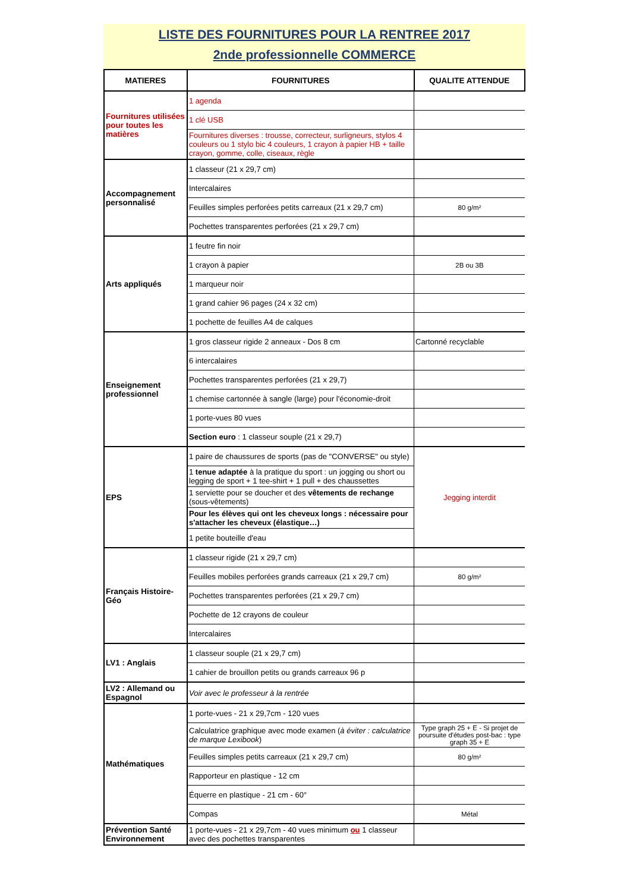LISTE DES FOURNITURES POUR LA RENTREE 2017
2nde professionnelle COMMERCE
| MATIERES | FOURNITURES | QUALITE ATTENDUE |
| --- | --- | --- |
| Fournitures utilisées pour toutes les matières | 1 agenda | |
| | 1 clé USB | |
| | Fournitures diverses : trousse, correcteur, surligneurs, stylos 4 couleurs ou 1 stylo bic 4 couleurs, 1 crayon à papier HB + taille crayon, gomme, colle, ciseaux, règle | |
| Accompagnement personnalisé | 1 classeur (21 x 29,7 cm) | |
| | Intercalaires | |
| | Feuilles simples perforées petits carreaux (21 x 29,7 cm) | 80 g/m² |
| | Pochettes transparentes perforées (21 x 29,7 cm) | |
| Arts appliqués | 1 feutre fin noir | |
| | 1 crayon à papier | 2B ou 3B |
| | 1 marqueur noir | |
| | 1 grand cahier 96 pages (24 x 32 cm) | |
| | 1 pochette de feuilles A4 de calques | |
| Enseignement professionnel | 1 gros classeur rigide 2 anneaux - Dos 8 cm | Cartonné recyclable |
| | 6 intercalaires | |
| | Pochettes transparentes perforées (21 x 29,7) | |
| | 1 chemise cartonnée à sangle (large) pour l'économie-droit | |
| | 1 porte-vues 80 vues | |
| | Section euro : 1 classeur souple (21 x 29,7) | |
| EPS | 1 paire de chaussures de sports (pas de "CONVERSE" ou style) | Jegging interdit |
| | 1 tenue adaptée à la pratique du sport : un jogging ou short ou legging de sport + 1 tee-shirt + 1 pull + des chaussettes | |
| | 1 serviette pour se doucher et des vêtements de rechange (sous-vêtements) | |
| | Pour les élèves qui ont les cheveux longs : nécessaire pour s'attacher les cheveux (élastique…) | |
| | 1 petite bouteille d'eau | |
| Français Histoire-Géo | 1 classeur rigide (21 x 29,7 cm) | |
| | Feuilles mobiles perforées grands carreaux (21 x 29,7 cm) | 80 g/m² |
| | Pochettes transparentes perforées (21 x 29,7 cm) | |
| | Pochette de 12 crayons de couleur | |
| | Intercalaires | |
| LV1 : Anglais | 1 classeur souple (21 x 29,7 cm) | |
| | 1 cahier de brouillon petits ou grands carreaux 96 p | |
| LV2 : Allemand ou Espagnol | Voir avec le professeur à la rentrée | |
| Mathématiques | 1 porte-vues - 21 x 29,7cm - 120 vues | |
| | Calculatrice graphique avec mode examen ( à éviter : calculatrice de marque Lexibook ) | Type graph 25 + E - Si projet de poursuite d'études post-bac : type graph 35 + E |
| | Feuilles simples petits carreaux (21 x 29,7 cm) | 80 g/m² |
| | Rapporteur en plastique - 12 cm | |
| | Équerre en plastique - 21 cm - 60° | |
| | Compas | Métal |
| Prévention Santé Environnement | 1 porte-vues - 21 x 29,7cm - 40 vues minimum ou 1 classeur avec des pochettes transparentes | |